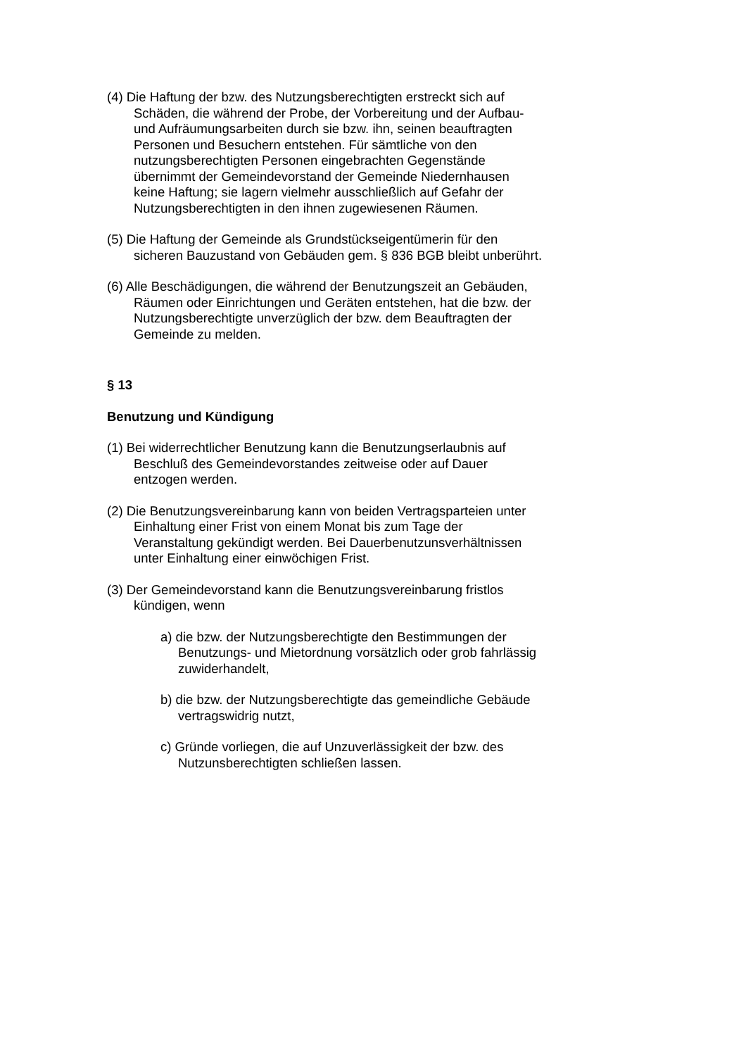(4) Die Haftung der bzw. des Nutzungsberechtigten erstreckt sich auf Schäden, die während der Probe, der Vorbereitung und der Aufbau- und Aufräumungsarbeiten durch sie bzw. ihn, seinen beauftragten Personen und Besuchern entstehen. Für sämtliche von den nutzungsberechtigten Personen eingebrachten Gegenstände übernimmt der Gemeindevorstand der Gemeinde Niedernhausen keine Haftung; sie lagern vielmehr ausschließlich auf Gefahr der Nutzungsberechtigten in den ihnen zugewiesenen Räumen.
(5) Die Haftung der Gemeinde als Grundstückseigentümerin für den sicheren Bauzustand von Gebäuden gem. § 836 BGB bleibt unberührt.
(6) Alle Beschädigungen, die während der Benutzungszeit an Gebäuden, Räumen oder Einrichtungen und Geräten entstehen, hat die bzw. der Nutzungsberechtigte unverzüglich der bzw. dem Beauftragten der Gemeinde zu melden.
§ 13
Benutzung und Kündigung
(1) Bei widerrechtlicher Benutzung kann die Benutzungserlaubnis auf Beschluß des Gemeindevorstandes zeitweise oder auf Dauer entzogen werden.
(2) Die Benutzungsvereinbarung kann von beiden Vertragsparteien unter Einhaltung einer Frist von einem Monat bis zum Tage der Veranstaltung gekündigt werden. Bei Dauerbenutzunsverhältnissen unter Einhaltung einer einwöchigen Frist.
(3) Der Gemeindevorstand kann die Benutzungsvereinbarung fristlos kündigen, wenn
a) die bzw. der Nutzungsberechtigte den Bestimmungen der Benutzungs- und Mietordnung vorsätzlich oder grob fahrlässig zuwiderhandelt,
b) die bzw. der Nutzungsberechtigte das gemeindliche Gebäude vertragswidrig nutzt,
c) Gründe vorliegen, die auf Unzuverlässigkeit der bzw. des Nutzunsberechtigten schließen lassen.